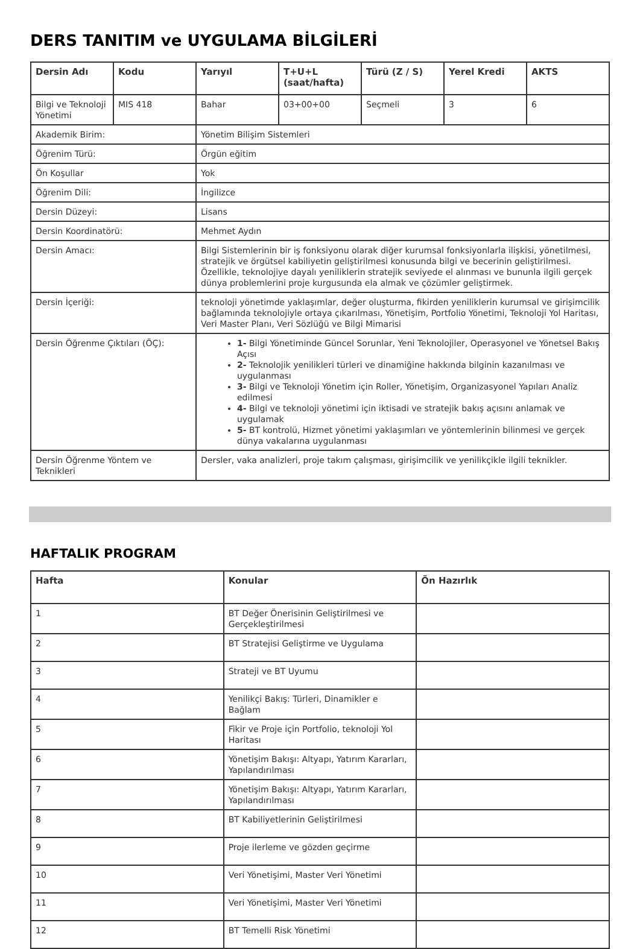DERS TANITIM ve UYGULAMA BİLGİLERİ
| Dersin Adı | Kodu | Yarıyıl | T+U+L (saat/hafta) | Türü (Z / S) | Yerel Kredi | AKTS |
| --- | --- | --- | --- | --- | --- | --- |
| Bilgi ve Teknoloji Yönetimi | MIS 418 | Bahar | 03+00+00 | Seçmeli | 3 | 6 |
| Akademik Birim: | | Yönetim Bilişim Sistemleri | | | | |
| Öğrenim Türü: | | Örgün eğitim | | | | |
| Ön Koşullar | | Yok | | | | |
| Öğrenim Dili: | | İngilizce | | | | |
| Dersin Düzeyi: | | Lisans | | | | |
| Dersin Koordinatörü: | | Mehmet Aydın | | | | |
| Dersin Amacı: | | Bilgi Sistemlerinin bir iş fonksiyonu olarak diğer kurumsal fonksiyonlarla ilişkisi, yönetilmesi, stratejik ve örgütsel kabiliyetin geliştirilmesi konusunda bilgi ve becerinin geliştirilmesi. Özellikle, teknolojiye dayalı yeniliklerin stratejik seviyede el alınması ve bununla ilgili gerçek dünya problemlerini proje kurgusunda ela almak ve çözümler geliştirmek. | | | | |
| Dersin İçeriği: | | teknoloji yönetimde yaklaşımlar, değer oluşturma, fikirden yeniliklerin kurumsal ve girişimcilik bağlamında teknolojiyle ortaya çıkarılması, Yönetişim, Portfolio Yönetimi, Teknoloji Yol Haritası, Veri Master Planı, Veri Sözlüğü ve Bilgi Mimarisi | | | | |
| Dersin Öğrenme Çıktıları (ÖÇ): | | 1- Bilgi Yönetiminde Güncel Sorunlar, Yeni Teknolojiler, Operasyonel ve Yönetsel Bakış Açısı 2- Teknolojik yenilikleri türleri ve dinamiğine hakkında bilginin kazanılması ve uygulanması 3- Bilgi ve Teknoloji Yönetim için Roller, Yönetişim, Organizasyonel Yapıları Analiz edilmesi 4- Bilgi ve teknoloji yönetimi için iktisadi ve stratejik bakış açısını anlamak ve uygulamak 5- BT kontrolü, Hizmet yönetimi yaklaşımları ve yöntemlerinin bilinmesi ve gerçek dünya vakalarına uygulanması | | | | |
| Dersin Öğrenme Yöntem ve Teknikleri | | Dersler, vaka analizleri, proje takım çalışması, girişimcilik ve yenilikçikle ilgili teknikler. | | | | |
HAFTALIK PROGRAM
| Hafta | Konular | Ön Hazırlık |
| --- | --- | --- |
| 1 | BT Değer Önerisinin Geliştirilmesi ve Gerçekleştirilmesi | |
| 2 | BT Stratejisi Geliştirme ve Uygulama | |
| 3 | Strateji ve BT Uyumu | |
| 4 | Yenilikçi Bakış: Türleri, Dinamikler e Bağlam | |
| 5 | Fikir ve Proje için Portfolio, teknoloji Yol Haritası | |
| 6 | Yönetişim Bakışı: Altyapı, Yatırım Kararları, Yapılandırılması | |
| 7 | Yönetişim Bakışı: Altyapı, Yatırım Kararları, Yapılandırılması | |
| 8 | BT Kabiliyetlerinin Geliştirilmesi | |
| 9 | Proje ilerleme ve gözden geçirme | |
| 10 | Veri Yönetişimi, Master Veri Yönetimi | |
| 11 | Veri Yönetişimi, Master Veri Yönetimi | |
| 12 | BT Temelli Risk Yönetimi | |